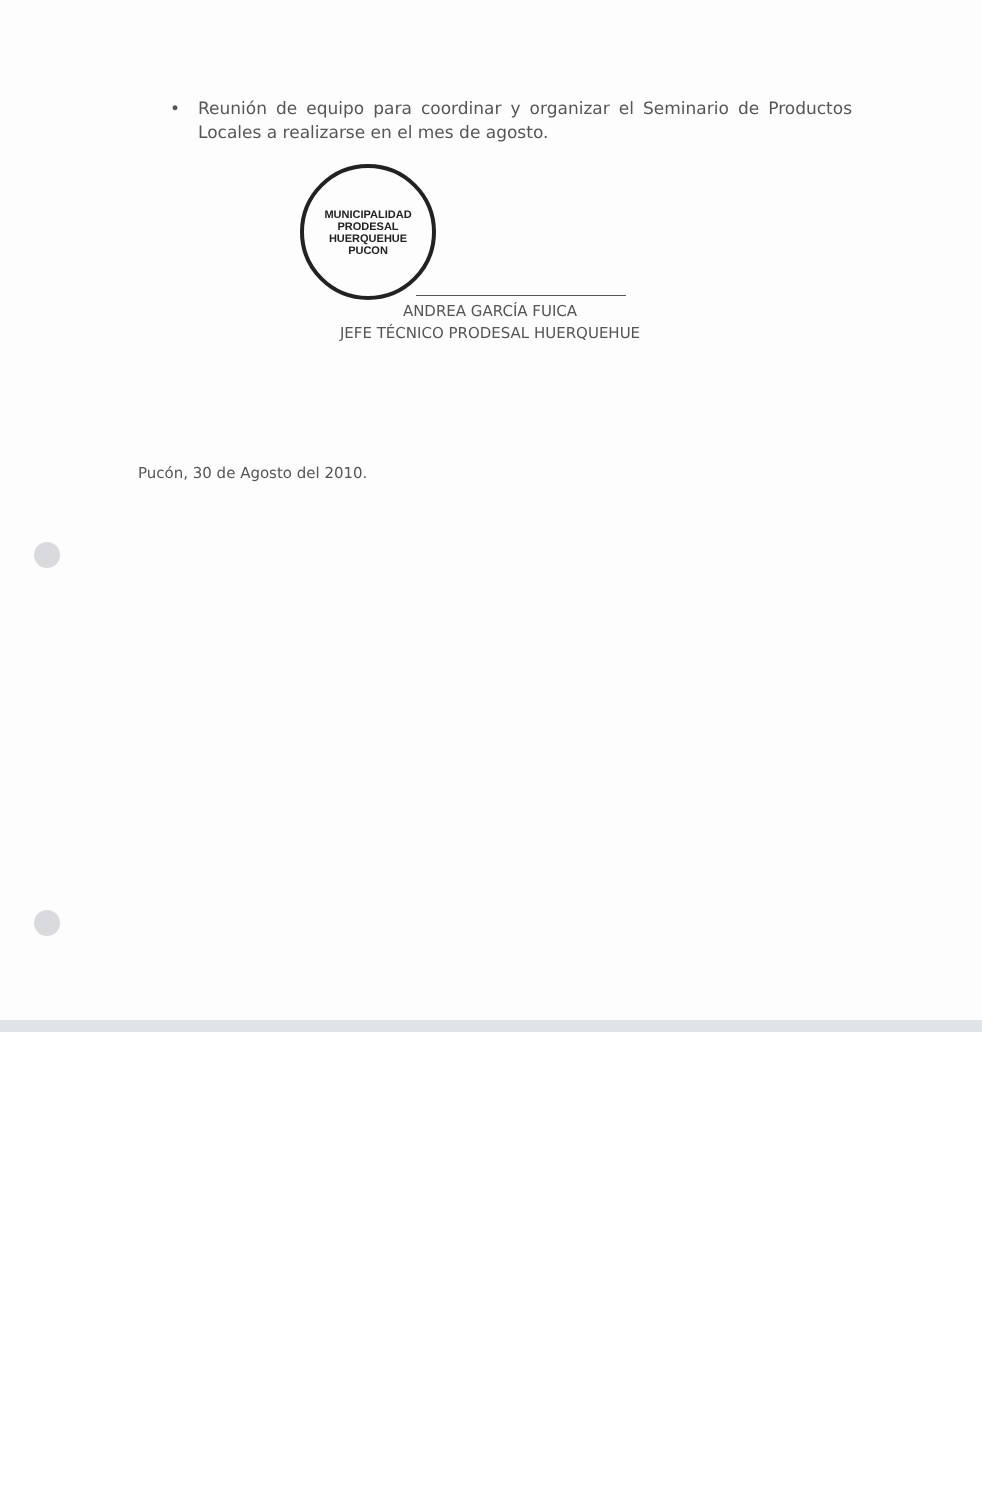• Reunión de equipo para coordinar y organizar el Seminario de Productos Locales a realizarse en el mes de agosto.
MUNICIPALIDAD
PRODESAL
HUERQUEHUE
PUCON
ANDREA GARCÍA FUICA
JEFE TÉCNICO PRODESAL HUERQUEHUE
Pucón, 30 de Agosto del 2010.